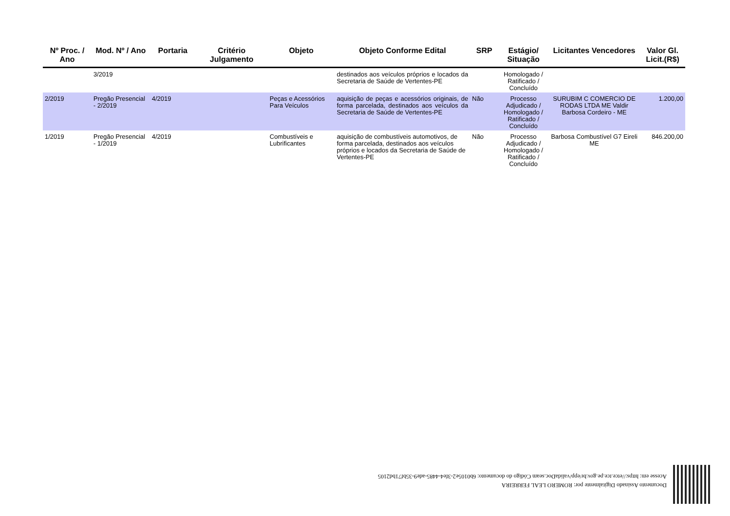| Nº Proc. / Ano | Mod. Nº / Ano | Portaria | Critério Julgamento | Objeto | Objeto Conforme Edital | SRP | Estágio/ Situação | Licitantes Vencedores | Valor Gl. Licit.(R$) |
| --- | --- | --- | --- | --- | --- | --- | --- | --- | --- |
| | 3/2019 | | | | destinados aos veículos próprios e locados da Secretaria de Saúde de Vertentes-PE | | Homologado / Ratificado / Concluído | | |
| 2/2019 | Pregão Presencial - 2/2019 | 4/2019 | | Peças e Acessórios Para Veículos | aquisição de peças e acessórios originais, de forma parcelada, destinados aos veículos da Secretaria de Saúde de Vertentes-PE | Não | Processo Adjudicado / Homologado / Ratificado / Concluído | SURUBIM C COMERCIO DE RODAS LTDA ME Valdir Barbosa Cordeiro - ME | 1.200,00 |
| 1/2019 | Pregão Presencial - 1/2019 | 4/2019 | | Combustíveis e Lubrificantes | aquisição de combustíveis automotivos, de forma parcelada, destinados aos veículos próprios e locados da Secretaria de Saúde de Vertentes-PE | Não | Processo Adjudicado / Homologado / Ratificado / Concluído | Barbosa Combustível G7 Eireli ME | 846.200,00 |
Documento Assinado Digitalmente por: ROMERO LEAL FERREIRA
Acesse em: https://etce.tce.pe.gov.br/epp/validaDoc.seam Código do documento: 6b0105e2-3fe4-4485-ade9-35bf71bd2105